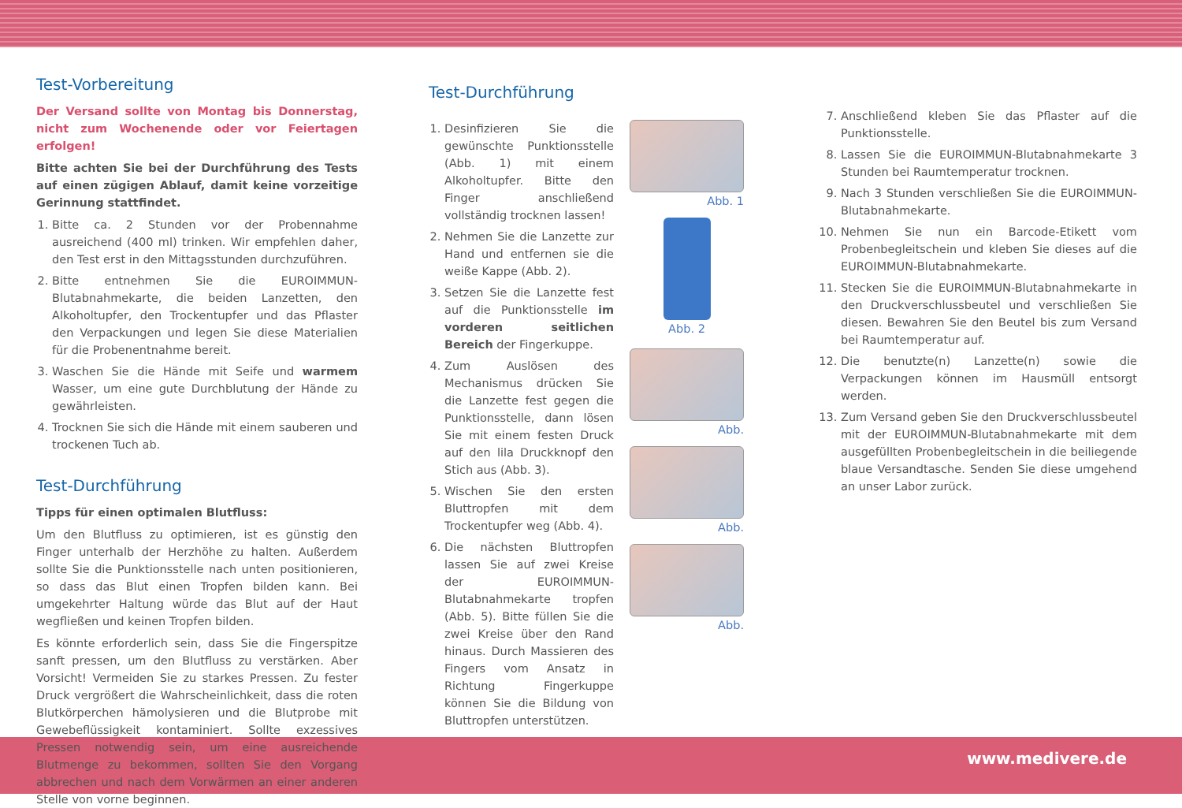Test-Vorbereitung
Der Versand sollte von Montag bis Donnerstag, nicht zum Wochenende oder vor Feiertagen erfolgen!
Bitte achten Sie bei der Durchführung des Tests auf einen zügigen Ablauf, damit keine vorzeitige Gerinnung stattfindet.
1. Bitte ca. 2 Stunden vor der Probennahme ausreichend (400 ml) trinken. Wir empfehlen daher, den Test erst in den Mittagsstunden durchzuführen.
2. Bitte entnehmen Sie die EUROIMMUN-Blutabnahmekarte, die beiden Lanzetten, den Alkoholtupfer, den Trockentupfer und das Pflaster den Verpackungen und legen Sie diese Materialien für die Probenentnahme bereit.
3. Waschen Sie die Hände mit Seife und warmem Wasser, um eine gute Durchblutung der Hände zu gewährleisten.
4. Trocknen Sie sich die Hände mit einem sauberen und trockenen Tuch ab.
Test-Durchführung
Tipps für einen optimalen Blutfluss:
Um den Blutfluss zu optimieren, ist es günstig den Finger unterhalb der Herzhöhe zu halten. Außerdem sollte Sie die Punktionsstelle nach unten positionieren, so dass das Blut einen Tropfen bilden kann. Bei umgekehrter Haltung würde das Blut auf der Haut wegfließen und keinen Tropfen bilden.
Es könnte erforderlich sein, dass Sie die Fingerspitze sanft pressen, um den Blutfluss zu verstärken. Aber Vorsicht! Vermeiden Sie zu starkes Pressen. Zu fester Druck vergrößert die Wahrscheinlichkeit, dass die roten Blutkörperchen hämolysieren und die Blutprobe mit Gewebeflüssigkeit kontaminiert. Sollte exzessives Pressen notwendig sein, um eine ausreichende Blutmenge zu bekommen, sollten Sie den Vorgang abbrechen und nach dem Vorwärmen an einer anderen Stelle von vorne beginnen.
Test-Durchführung
1. Desinfizieren Sie die gewünschte Punktionsstelle (Abb. 1) mit einem Alkoholtupfer. Bitte den Finger anschließend vollständig trocknen lassen!
2. Nehmen Sie die Lanzette zur Hand und entfernen sie die weiße Kappe (Abb. 2).
3. Setzen Sie die Lanzette fest auf die Punktionsstelle im vorderen seitlichen Bereich der Fingerkuppe.
4. Zum Auslösen des Mechanismus drücken Sie die Lanzette fest gegen die Punktionsstelle, dann lösen Sie mit einem festen Druck auf den lila Druckknopf den Stich aus (Abb. 3).
5. Wischen Sie den ersten Bluttropfen mit dem Trockentupfer weg (Abb. 4).
6. Die nächsten Bluttropfen lassen Sie auf zwei Kreise der EUROIMMUN-Blutabnahmekarte tropfen (Abb. 5). Bitte füllen Sie die zwei Kreise über den Rand hinaus. Durch Massieren des Fingers vom Ansatz in Richtung Fingerkuppe können Sie die Bildung von Bluttropfen unterstützen.
Abb. 1
Abb. 2
Abb.
Abb.
Abb.
7. Anschließend kleben Sie das Pflaster auf die Punktionsstelle.
8. Lassen Sie die EUROIMMUN-Blutabnahmekarte 3 Stunden bei Raumtemperatur trocknen.
9. Nach 3 Stunden verschließen Sie die EUROIMMUN-Blutabnahmekarte.
10. Nehmen Sie nun ein Barcode-Etikett vom Probenbegleitschein und kleben Sie dieses auf die EUROIMMUN-Blutabnahmekarte.
11. Stecken Sie die EUROIMMUN-Blutabnahmekarte in den Druckverschlussbeutel und verschließen Sie diesen. Bewahren Sie den Beutel bis zum Versand bei Raumtemperatur auf.
12. Die benutzte(n) Lanzette(n) sowie die Verpackungen können im Hausmüll entsorgt werden.
13. Zum Versand geben Sie den Druckverschlussbeutel mit der EUROIMMUN-Blutabnahmekarte mit dem ausgefüllten Probenbegleitschein in die beiliegende blaue Versandtasche. Senden Sie diese umgehend an unser Labor zurück.
www.medivere.de